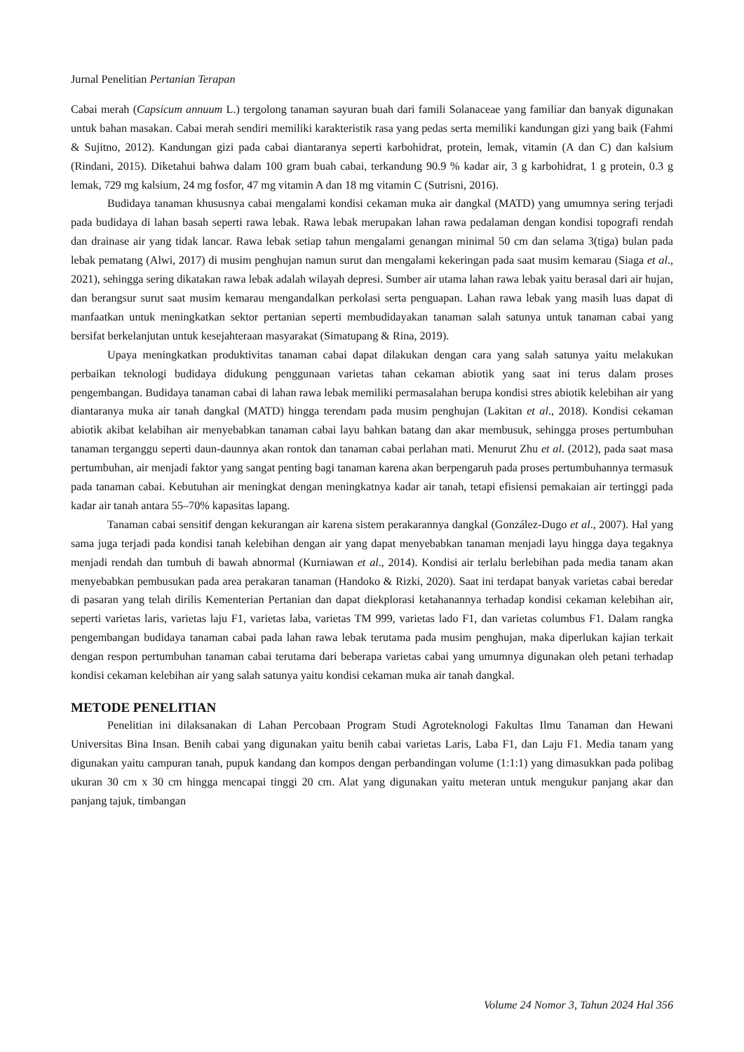Jurnal Penelitian Pertanian Terapan
Cabai merah (Capsicum annuum L.) tergolong tanaman sayuran buah dari famili Solanaceae yang familiar dan banyak digunakan untuk bahan masakan. Cabai merah sendiri memiliki karakteristik rasa yang pedas serta memiliki kandungan gizi yang baik (Fahmi & Sujitno, 2012). Kandungan gizi pada cabai diantaranya seperti karbohidrat, protein, lemak, vitamin (A dan C) dan kalsium (Rindani, 2015). Diketahui bahwa dalam 100 gram buah cabai, terkandung 90.9 % kadar air, 3 g karbohidrat, 1 g protein, 0.3 g lemak, 729 mg kalsium, 24 mg fosfor, 47 mg vitamin A dan 18 mg vitamin C (Sutrisni, 2016).
Budidaya tanaman khususnya cabai mengalami kondisi cekaman muka air dangkal (MATD) yang umumnya sering terjadi pada budidaya di lahan basah seperti rawa lebak. Rawa lebak merupakan lahan rawa pedalaman dengan kondisi topografi rendah dan drainase air yang tidak lancar. Rawa lebak setiap tahun mengalami genangan minimal 50 cm dan selama 3(tiga) bulan pada lebak pematang (Alwi, 2017) di musim penghujan namun surut dan mengalami kekeringan pada saat musim kemarau (Siaga et al., 2021), sehingga sering dikatakan rawa lebak adalah wilayah depresi. Sumber air utama lahan rawa lebak yaitu berasal dari air hujan, dan berangsur surut saat musim kemarau mengandalkan perkolasi serta penguapan. Lahan rawa lebak yang masih luas dapat di manfaatkan untuk meningkatkan sektor pertanian seperti membudidayakan tanaman salah satunya untuk tanaman cabai yang bersifat berkelanjutan untuk kesejahteraan masyarakat (Simatupang & Rina, 2019).
Upaya meningkatkan produktivitas tanaman cabai dapat dilakukan dengan cara yang salah satunya yaitu melakukan perbaikan teknologi budidaya didukung penggunaan varietas tahan cekaman abiotik yang saat ini terus dalam proses pengembangan. Budidaya tanaman cabai di lahan rawa lebak memiliki permasalahan berupa kondisi stres abiotik kelebihan air yang diantaranya muka air tanah dangkal (MATD) hingga terendam pada musim penghujan (Lakitan et al., 2018). Kondisi cekaman abiotik akibat kelabihan air menyebabkan tanaman cabai layu bahkan batang dan akar membusuk, sehingga proses pertumbuhan tanaman terganggu seperti daun-daunnya akan rontok dan tanaman cabai perlahan mati. Menurut Zhu et al. (2012), pada saat masa pertumbuhan, air menjadi faktor yang sangat penting bagi tanaman karena akan berpengaruh pada proses pertumbuhannya termasuk pada tanaman cabai. Kebutuhan air meningkat dengan meningkatnya kadar air tanah, tetapi efisiensi pemakaian air tertinggi pada kadar air tanah antara 55–70% kapasitas lapang.
Tanaman cabai sensitif dengan kekurangan air karena sistem perakarannya dangkal (González-Dugo et al., 2007). Hal yang sama juga terjadi pada kondisi tanah kelebihan dengan air yang dapat menyebabkan tanaman menjadi layu hingga daya tegaknya menjadi rendah dan tumbuh di bawah abnormal (Kurniawan et al., 2014). Kondisi air terlalu berlebihan pada media tanam akan menyebabkan pembusukan pada area perakaran tanaman (Handoko & Rizki, 2020). Saat ini terdapat banyak varietas cabai beredar di pasaran yang telah dirilis Kementerian Pertanian dan dapat diekplorasi ketahanannya terhadap kondisi cekaman kelebihan air, seperti varietas laris, varietas laju F1, varietas laba, varietas TM 999, varietas lado F1, dan varietas columbus F1. Dalam rangka pengembangan budidaya tanaman cabai pada lahan rawa lebak terutama pada musim penghujan, maka diperlukan kajian terkait dengan respon pertumbuhan tanaman cabai terutama dari beberapa varietas cabai yang umumnya digunakan oleh petani terhadap kondisi cekaman kelebihan air yang salah satunya yaitu kondisi cekaman muka air tanah dangkal.
METODE PENELITIAN
Penelitian ini dilaksanakan di Lahan Percobaan Program Studi Agroteknologi Fakultas Ilmu Tanaman dan Hewani Universitas Bina Insan. Benih cabai yang digunakan yaitu benih cabai varietas Laris, Laba F1, dan Laju F1. Media tanam yang digunakan yaitu campuran tanah, pupuk kandang dan kompos dengan perbandingan volume (1:1:1) yang dimasukkan pada polibag ukuran 30 cm x 30 cm hingga mencapai tinggi 20 cm. Alat yang digunakan yaitu meteran untuk mengukur panjang akar dan panjang tajuk, timbangan
Volume 24 Nomor 3, Tahun 2024 Hal 356